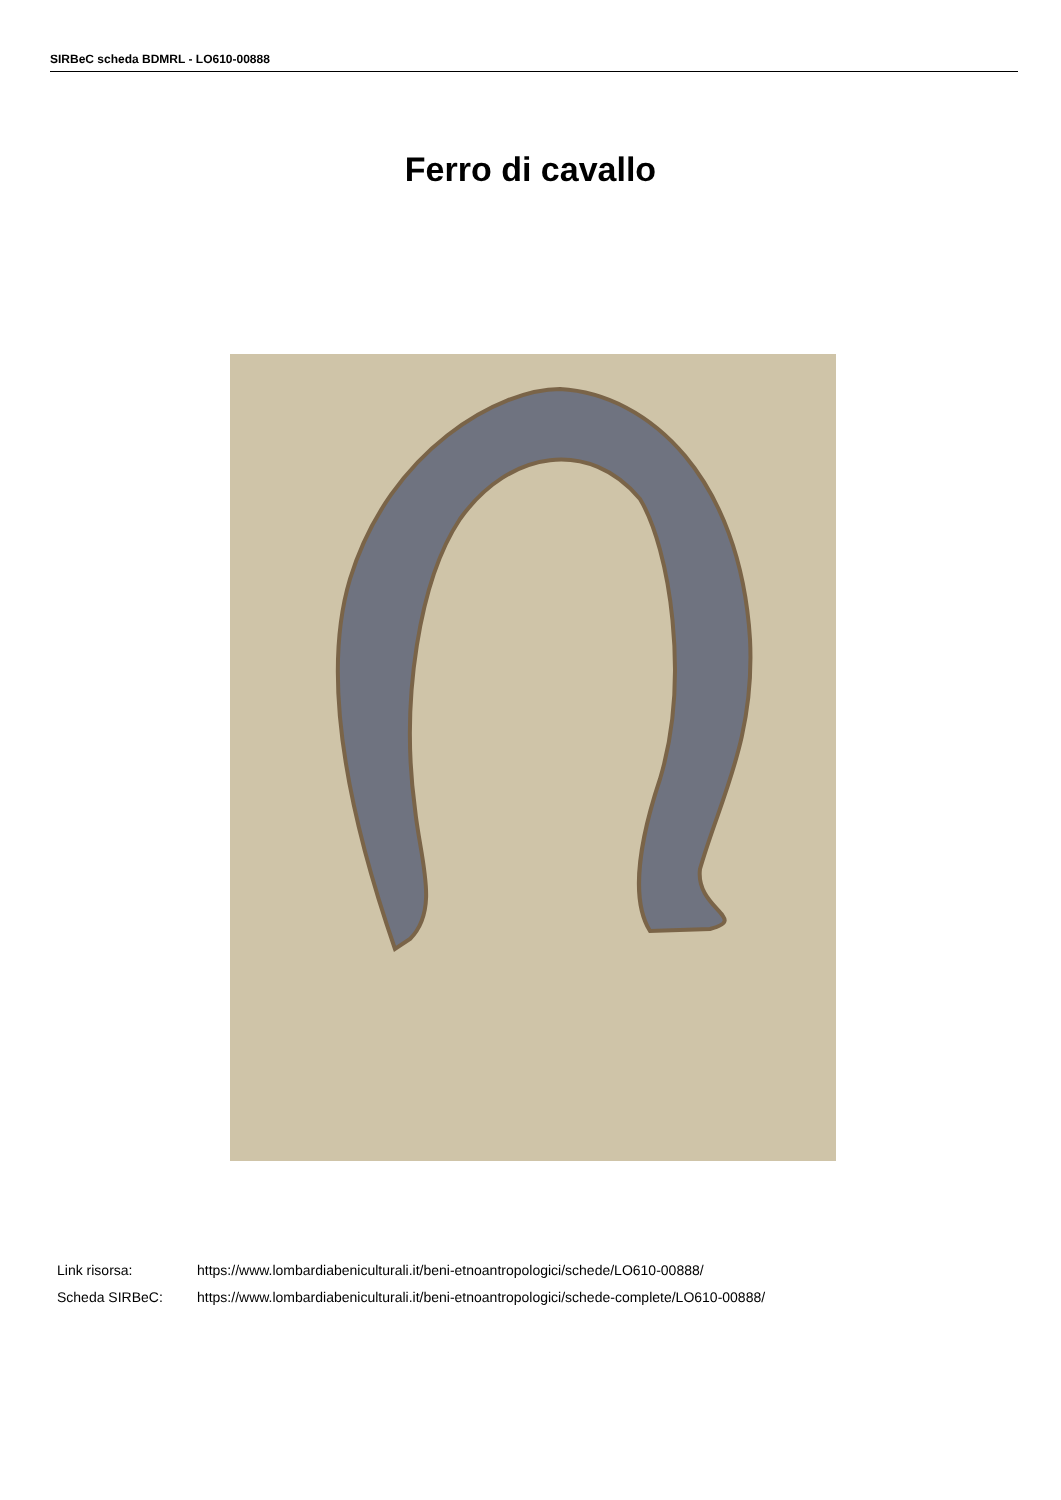SIRBeC scheda BDMRL - LO610-00888
Ferro di cavallo
Link risorsa: https://www.lombardiabeniculturali.it/beni-etnoantropologici/schede/LO610-00888/
Scheda SIRBeC: https://www.lombardiabeniculturali.it/beni-etnoantropologici/schede-complete/LO610-00888/